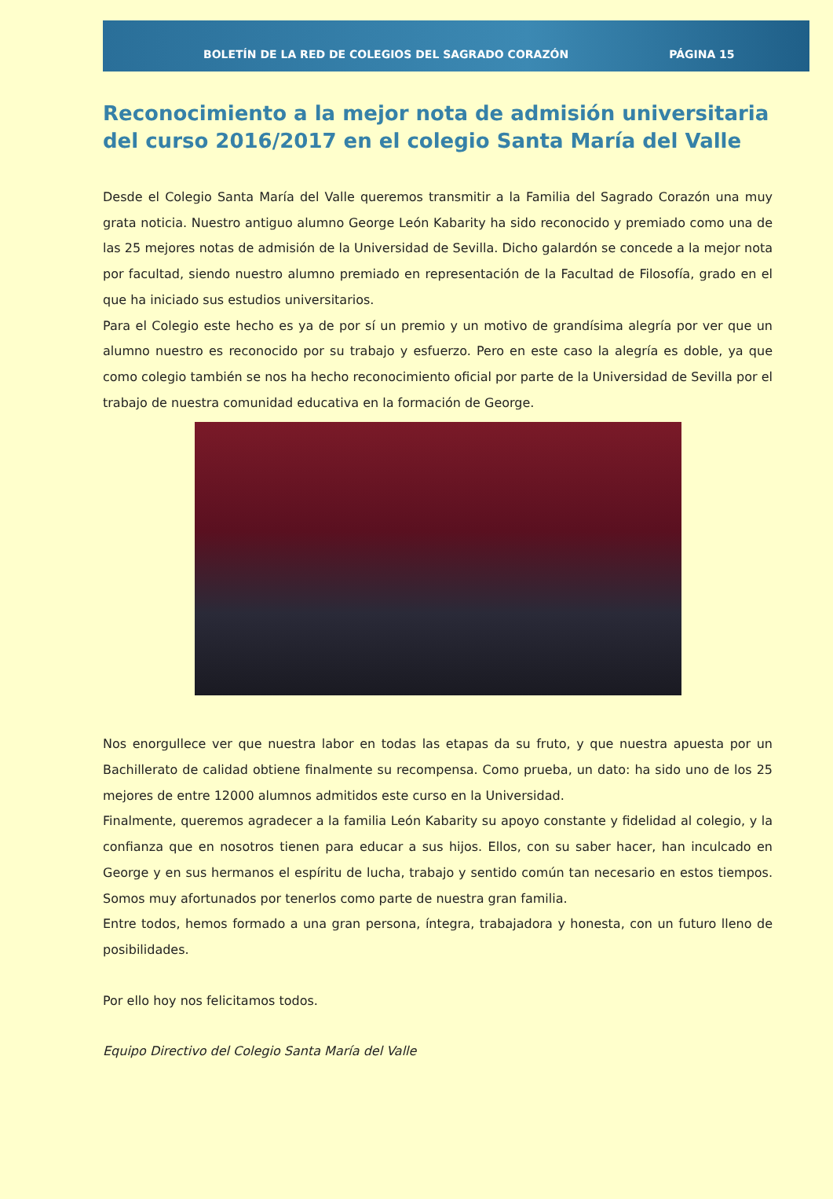BOLETÍN DE LA RED DE COLEGIOS DEL SAGRADO CORAZÓN PÁGINA 15
Reconocimiento a la mejor nota de admisión universitaria del curso 2016/2017 en el colegio Santa María del Valle
Desde el Colegio Santa María del Valle queremos transmitir a la Familia del Sagrado Corazón una muy grata noticia. Nuestro antiguo alumno George León Kabarity ha sido reconocido y premiado como una de las 25 mejores notas de admisión de la Universidad de Sevilla. Dicho galardón se concede a la mejor nota por facultad, siendo nuestro alumno premiado en representación de la Facultad de Filosofía, grado en el que ha iniciado sus estudios universitarios.
Para el Colegio este hecho es ya de por sí un premio y un motivo de grandísima alegría por ver que un alumno nuestro es reconocido por su trabajo y esfuerzo. Pero en este caso la alegría es doble, ya que como colegio también se nos ha hecho reconocimiento oficial por parte de la Universidad de Sevilla por el trabajo de nuestra comunidad educativa en la formación de George.
Nos enorgullece ver que nuestra labor en todas las etapas da su fruto, y que nuestra apuesta por un Bachillerato de calidad obtiene finalmente su recompensa. Como prueba, un dato: ha sido uno de los 25 mejores de entre 12000 alumnos admitidos este curso en la Universidad.
Finalmente, queremos agradecer a la familia León Kabarity su apoyo constante y fidelidad al colegio, y la confianza que en nosotros tienen para educar a sus hijos. Ellos, con su saber hacer, han inculcado en George y en sus hermanos el espíritu de lucha, trabajo y sentido común tan necesario en estos tiempos. Somos muy afortunados por tenerlos como parte de nuestra gran familia.
Entre todos, hemos formado a una gran persona, íntegra, trabajadora y honesta, con un futuro lleno de posibilidades.
Por ello hoy nos felicitamos todos.
Equipo Directivo del Colegio Santa María del Valle